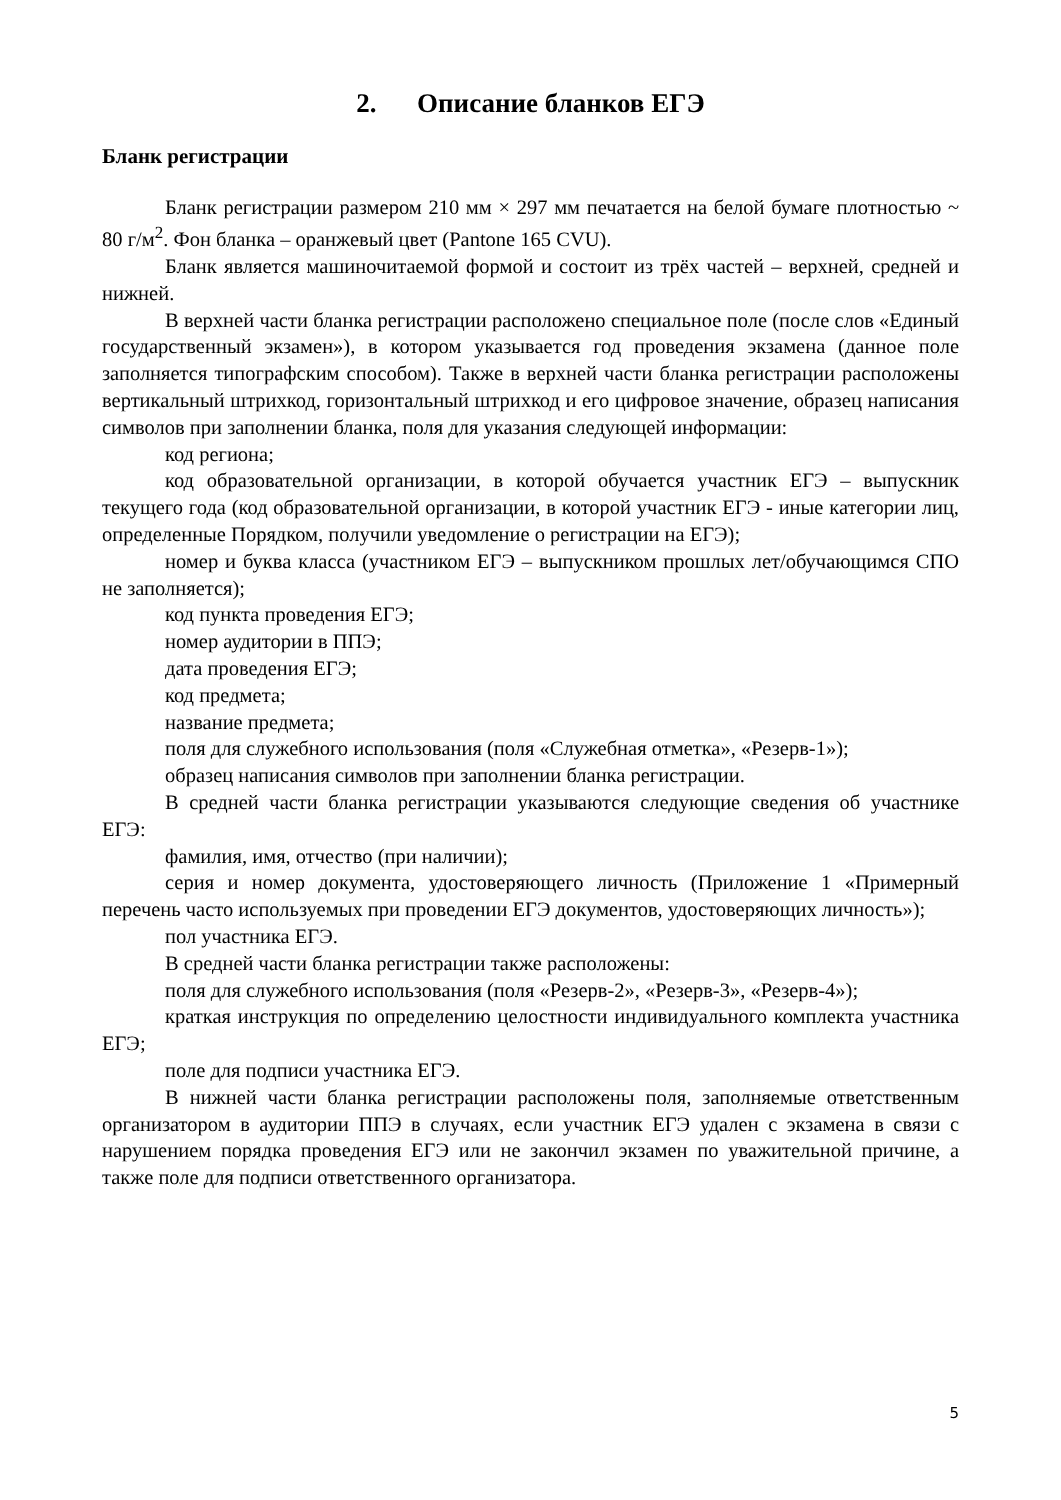2. Описание бланков ЕГЭ
Бланк регистрации
Бланк регистрации размером 210 мм × 297 мм печатается на белой бумаге плотностью ~ 80 г/м<sup>2</sup>. Фон бланка – оранжевый цвет (Pantone 165 CVU).
Бланк является машиночитаемой формой и состоит из трёх частей – верхней, средней и нижней.
В верхней части бланка регистрации расположено специальное поле (после слов «Единый государственный экзамен»), в котором указывается год проведения экзамена (данное поле заполняется типографским способом). Также в верхней части бланка регистрации расположены вертикальный штрихкод, горизонтальный штрихкод и его цифровое значение, образец написания символов при заполнении бланка, поля для указания следующей информации:
код региона;
код образовательной организации, в которой обучается участник ЕГЭ – выпускник текущего года (код образовательной организации, в которой участник ЕГЭ - иные категории лиц, определенные Порядком, получили уведомление о регистрации на ЕГЭ);
номер и буква класса (участником ЕГЭ – выпускником прошлых лет/обучающимся СПО не заполняется);
код пункта проведения ЕГЭ;
номер аудитории в ППЭ;
дата проведения ЕГЭ;
код предмета;
название предмета;
поля для служебного использования (поля «Служебная отметка», «Резерв-1»);
образец написания символов при заполнении бланка регистрации.
В средней части бланка регистрации указываются следующие сведения об участнике ЕГЭ:
фамилия, имя, отчество (при наличии);
серия и номер документа, удостоверяющего личность (Приложение 1 «Примерный перечень часто используемых при проведении ЕГЭ документов, удостоверяющих личность»);
пол участника ЕГЭ.
В средней части бланка регистрации также расположены:
поля для служебного использования (поля «Резерв-2», «Резерв-3», «Резерв-4»);
краткая инструкция по определению целостности индивидуального комплекта участника ЕГЭ;
поле для подписи участника ЕГЭ.
В нижней части бланка регистрации расположены поля, заполняемые ответственным организатором в аудитории ППЭ в случаях, если участник ЕГЭ удален с экзамена в связи с нарушением порядка проведения ЕГЭ или не закончил экзамен по уважительной причине, а также поле для подписи ответственного организатора.
5